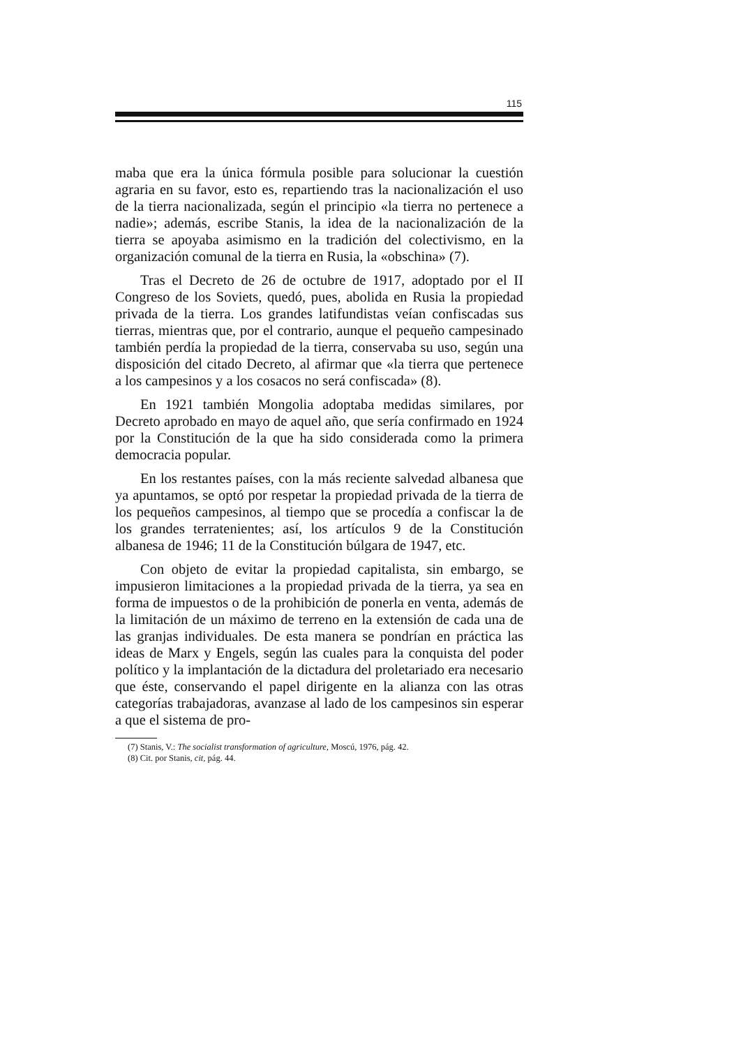115
maba que era la única fórmula posible para solucionar la cuestión agraria en su favor, esto es, repartiendo tras la nacionalización el uso de la tierra nacionalizada, según el principio «la tierra no pertenece a nadie»; además, escribe Stanis, la idea de la nacionalización de la tierra se apoyaba asimismo en la tradición del colectivismo, en la organización comunal de la tierra en Rusia, la «obschina» (7).
Tras el Decreto de 26 de octubre de 1917, adoptado por el II Congreso de los Soviets, quedó, pues, abolida en Rusia la propiedad privada de la tierra. Los grandes latifundistas veían confiscadas sus tierras, mientras que, por el contrario, aunque el pequeño campesinado también perdía la propiedad de la tierra, conservaba su uso, según una disposición del citado Decreto, al afirmar que «la tierra que pertenece a los campesinos y a los cosacos no será confiscada» (8).
En 1921 también Mongolia adoptaba medidas similares, por Decreto aprobado en mayo de aquel año, que sería confirmado en 1924 por la Constitución de la que ha sido considerada como la primera democracia popular.
En los restantes países, con la más reciente salvedad albanesa que ya apuntamos, se optó por respetar la propiedad privada de la tierra de los pequeños campesinos, al tiempo que se procedía a confiscar la de los grandes terratenientes; así, los artículos 9 de la Constitución albanesa de 1946; 11 de la Constitución búlgara de 1947, etc.
Con objeto de evitar la propiedad capitalista, sin embargo, se impusieron limitaciones a la propiedad privada de la tierra, ya sea en forma de impuestos o de la prohibición de ponerla en venta, además de la limitación de un máximo de terreno en la extensión de cada una de las granjas individuales. De esta manera se pondrían en práctica las ideas de Marx y Engels, según las cuales para la conquista del poder político y la implantación de la dictadura del proletariado era necesario que éste, conservando el papel dirigente en la alianza con las otras categorías trabajadoras, avanzase al lado de los campesinos sin esperar a que el sistema de pro-
(7) Stanis, V.: The socialist transformation of agriculture, Moscú, 1976, pág. 42.
(8) Cit. por Stanis, cit, pág. 44.